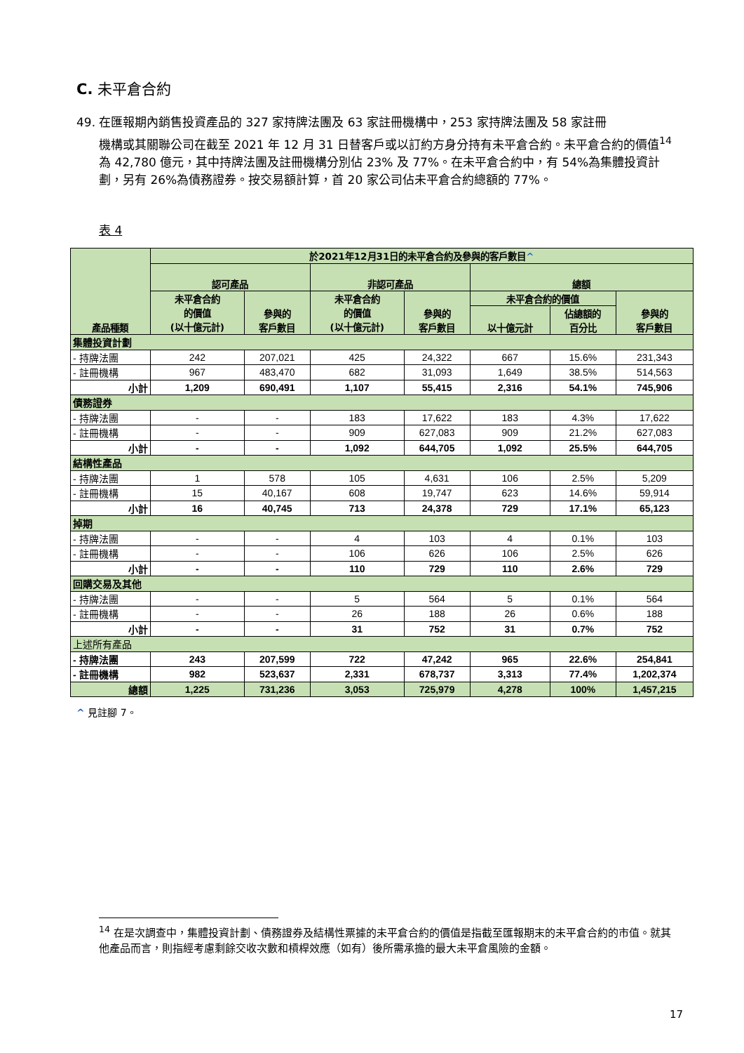C. 未平倉合約
49. 在匯報期內銷售投資產品的 327 家持牌法團及 63 家註冊機構中，253 家持牌法團及 58 家註冊
機構或其關聯公司在截至 2021 年 12 月 31 日替客戶或以訂約方身分持有未平倉合約。未平倉合約的價值<sup>14</sup>為 42,780 億元，其中持牌法團及註冊機構分別佔 23% 及 77%。在未平倉合約中，有 54%為集體投資計劃，另有 26%為債務證券。按交易額計算，首 20 家公司佔未平倉合約總額的 77%。
表 4
| 產品種類 | 於2021年12月31日的未平倉合約及參與的客戶數目 ^ | | | | | | |
| --- | --- | --- | --- | --- | --- | --- | --- |
| | 認可產品 | | 非認可產品 | | 總額 | | |
| | 未平倉合約 的價值 (以十億元計) | 參與的 客戶數目 | 未平倉合約 的價值 (以十億元計) | 參與的 客戶數目 | 未平倉合約的價值 | | 參與的 客戶數目 |
| | | | | | 以十億元計 | 佔總額的 百分比 | |
| 集體投資計劃 | | | | | | | |
| - 持牌法團 | 242 | 207,021 | 425 | 24,322 | 667 | 15.6% | 231,343 |
| - 註冊機構 | 967 | 483,470 | 682 | 31,093 | 1,649 | 38.5% | 514,563 |
| 小計 | 1,209 | 690,491 | 1,107 | 55,415 | 2,316 | 54.1% | 745,906 |
| 債務證券 | | | | | | | |
| - 持牌法團 | - | - | 183 | 17,622 | 183 | 4.3% | 17,622 |
| - 註冊機構 | - | - | 909 | 627,083 | 909 | 21.2% | 627,083 |
| 小計 | - | - | 1,092 | 644,705 | 1,092 | 25.5% | 644,705 |
| 結構性產品 | | | | | | | |
| - 持牌法團 | 1 | 578 | 105 | 4,631 | 106 | 2.5% | 5,209 |
| - 註冊機構 | 15 | 40,167 | 608 | 19,747 | 623 | 14.6% | 59,914 |
| 小計 | 16 | 40,745 | 713 | 24,378 | 729 | 17.1% | 65,123 |
| 掉期 | | | | | | | |
| - 持牌法團 | - | - | 4 | 103 | 4 | 0.1% | 103 |
| - 註冊機構 | - | - | 106 | 626 | 106 | 2.5% | 626 |
| 小計 | - | - | 110 | 729 | 110 | 2.6% | 729 |
| 回購交易及其他 | | | | | | | |
| - 持牌法團 | - | - | 5 | 564 | 5 | 0.1% | 564 |
| - 註冊機構 | - | - | 26 | 188 | 26 | 0.6% | 188 |
| 小計 | - | - | 31 | 752 | 31 | 0.7% | 752 |
| 上述所有產品 | | | | | | | |
| - 持牌法團 | 243 | 207,599 | 722 | 47,242 | 965 | 22.6% | 254,841 |
| - 註冊機構 | 982 | 523,637 | 2,331 | 678,737 | 3,313 | 77.4% | 1,202,374 |
| 總額 | 1,225 | 731,236 | 3,053 | 725,979 | 4,278 | 100% | 1,457,215 |
^ 見註腳 7。
<sup>14</sup> 在是次調查中，集體投資計劃、債務證券及結構性票據的未平倉合約的價值是指截至匯報期末的未平倉合約的市值。就其他產品而言，則指經考慮剩餘交收次數和槓桿效應（如有）後所需承擔的最大未平倉風險的金額。
17